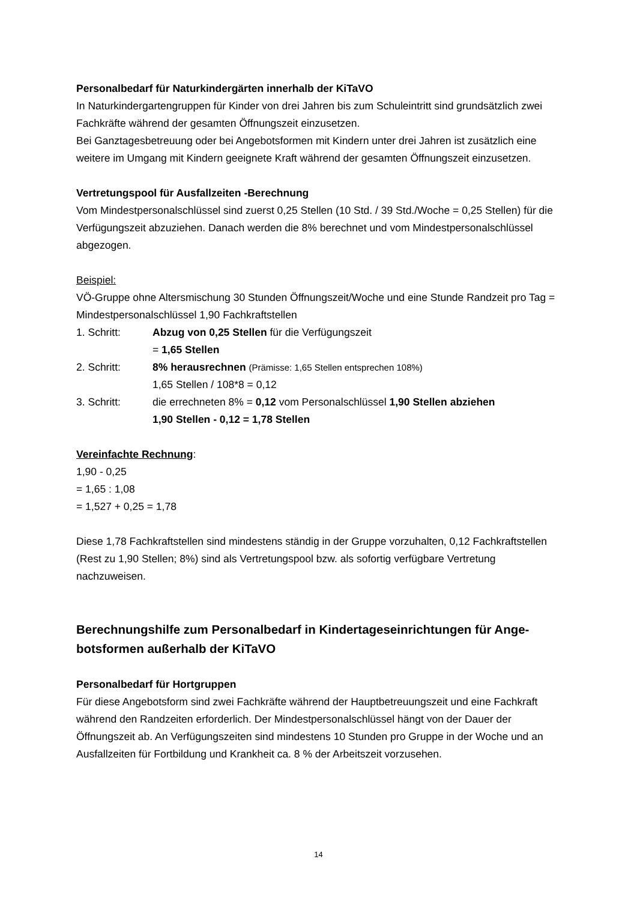Personalbedarf für Naturkindergärten innerhalb der KiTaVO
In Naturkindergartengruppen für Kinder von drei Jahren bis zum Schuleintritt sind grundsätz­lich zwei Fachkräfte während der gesamten Öffnungszeit einzusetzen.
Bei Ganztagesbetreuung oder bei Angebotsformen mit Kindern unter drei Jahren ist zusätz­lich eine weitere im Umgang mit Kindern geeignete Kraft während der gesamten Öffnungs­zeit einzusetzen.
Vertretungspool für Ausfallzeiten -Berechnung
Vom Mindestpersonalschlüssel sind zuerst 0,25 Stellen (10 Std. / 39 Std./Woche = 0,25 Stel­len) für die Verfügungszeit abzuziehen. Danach werden die 8% berechnet und vom Mindest­personalschlüssel abgezogen.
Beispiel:
VÖ-Gruppe ohne Altersmischung 30 Stunden Öffnungszeit/Woche und eine Stunde Randzeit pro Tag = Mindestpersonalschlüssel 1,90 Fachkraftstellen
1. Schritt: Abzug von 0,25 Stellen für die Verfügungszeit
= 1,65 Stellen
2. Schritt: 8% herausrechnen (Prämisse: 1,65 Stellen entsprechen 108%)
1,65 Stellen / 108*8 = 0,12
3. Schritt: die errechneten 8% = 0,12 vom Personalschlüssel 1,90 Stellen abziehen
1,90 Stellen - 0,12 = 1,78 Stellen
Vereinfachte Rechnung:
1,90 - 0,25
= 1,65 : 1,08
= 1,527 + 0,25 = 1,78
Diese 1,78 Fachkraftstellen sind mindestens ständig in der Gruppe vorzuhalten, 0,12 Fach­kraftstellen (Rest zu 1,90 Stellen; 8%) sind als Vertretungspool bzw. als sofortig verfügbare Vertretung nachzuweisen.
Berechnungshilfe zum Personalbedarf in Kindertageseinrichtungen für Ange­botsformen außerhalb der KiTaVO
Personalbedarf für Hortgruppen
Für diese Angebotsform sind zwei Fachkräfte während der Hauptbetreuungszeit und eine Fachkraft während den Randzeiten erforderlich. Der Mindestpersonalschlüssel hängt von der Dauer der Öffnungszeit ab. An Verfügungszeiten sind mindestens 10 Stunden pro Gruppe in der Woche und an Ausfallzeiten für Fortbildung und Krankheit ca. 8 % der Arbeitszeit vorzu­sehen.
14